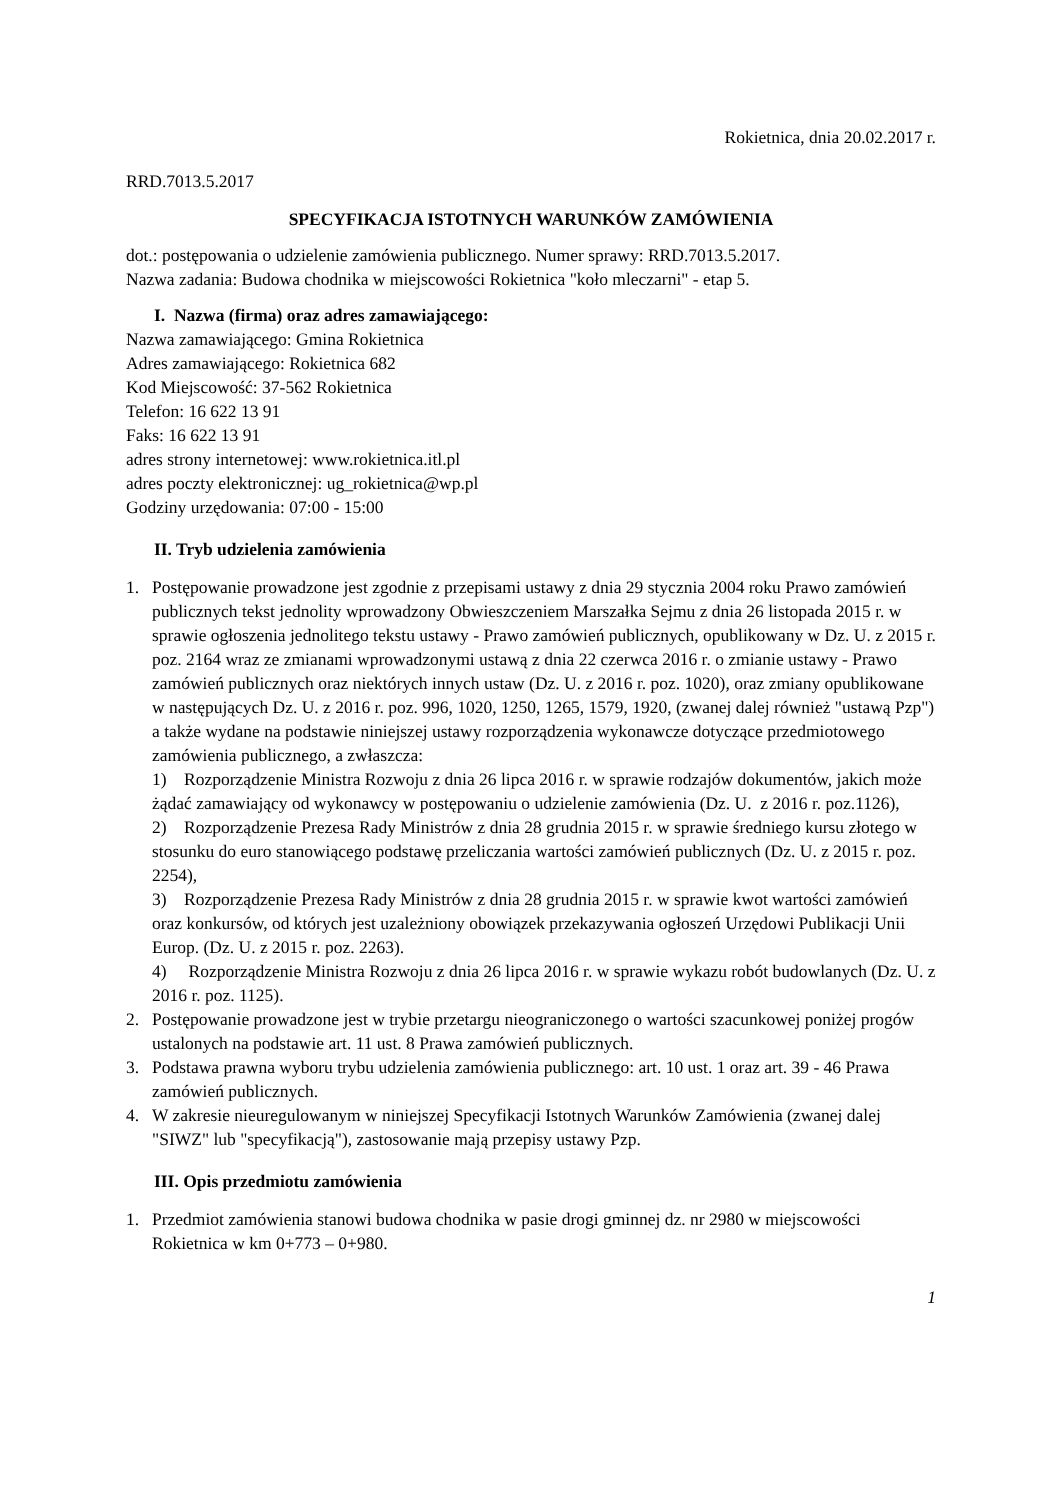Rokietnica, dnia 20.02.2017 r.
RRD.7013.5.2017
SPECYFIKACJA ISTOTNYCH WARUNKÓW ZAMÓWIENIA
dot.: postępowania o udzielenie zamówienia publicznego. Numer sprawy: RRD.7013.5.2017.
Nazwa zadania: Budowa chodnika w miejscowości Rokietnica "koło mleczarni" - etap 5.
I. Nazwa (firma) oraz adres zamawiającego:
Nazwa zamawiającego: Gmina Rokietnica
Adres zamawiającego: Rokietnica 682
Kod Miejscowość: 37-562 Rokietnica
Telefon: 16 622 13 91
Faks: 16 622 13 91
adres strony internetowej: www.rokietnica.itl.pl
adres poczty elektronicznej: ug_rokietnica@wp.pl
Godziny urzędowania: 07:00 - 15:00
II. Tryb udzielenia zamówienia
1. Postępowanie prowadzone jest zgodnie z przepisami ustawy z dnia 29 stycznia 2004 roku Prawo zamówień publicznych tekst jednolity wprowadzony Obwieszczeniem Marszałka Sejmu z dnia 26 listopada 2015 r. w sprawie ogłoszenia jednolitego tekstu ustawy - Prawo zamówień publicznych, opublikowany w Dz. U. z 2015 r. poz. 2164 wraz ze zmianami wprowadzonymi ustawą z dnia 22 czerwca 2016 r. o zmianie ustawy - Prawo zamówień publicznych oraz niektórych innych ustaw (Dz. U. z 2016 r. poz. 1020), oraz zmiany opublikowane w następujących Dz. U. z 2016 r. poz. 996, 1020, 1250, 1265, 1579, 1920, (zwanej dalej również "ustawą Pzp") a także wydane na podstawie niniejszej ustawy rozporządzenia wykonawcze dotyczące przedmiotowego zamówienia publicznego, a zwłaszcza:
1) Rozporządzenie Ministra Rozwoju z dnia 26 lipca 2016 r. w sprawie rodzajów dokumentów, jakich może żądać zamawiający od wykonawcy w postępowaniu o udzielenie zamówienia (Dz. U. z 2016 r. poz.1126),
2) Rozporządzenie Prezesa Rady Ministrów z dnia 28 grudnia 2015 r. w sprawie średniego kursu złotego w stosunku do euro stanowiącego podstawę przeliczania wartości zamówień publicznych (Dz. U. z 2015 r. poz. 2254),
3) Rozporządzenie Prezesa Rady Ministrów z dnia 28 grudnia 2015 r. w sprawie kwot wartości zamówień oraz konkursów, od których jest uzależniony obowiązek przekazywania ogłoszeń Urzędowi Publikacji Unii Europ. (Dz. U. z 2015 r. poz. 2263).
4) Rozporządzenie Ministra Rozwoju z dnia 26 lipca 2016 r. w sprawie wykazu robót budowlanych (Dz. U. z 2016 r. poz. 1125).
2. Postępowanie prowadzone jest w trybie przetargu nieograniczonego o wartości szacunkowej poniżej progów ustalonych na podstawie art. 11 ust. 8 Prawa zamówień publicznych.
3. Podstawa prawna wyboru trybu udzielenia zamówienia publicznego: art. 10 ust. 1 oraz art. 39 - 46 Prawa zamówień publicznych.
4. W zakresie nieuregulowanym w niniejszej Specyfikacji Istotnych Warunków Zamówienia (zwanej dalej "SIWZ" lub "specyfikacją"), zastosowanie mają przepisy ustawy Pzp.
III. Opis przedmiotu zamówienia
1. Przedmiot zamówienia stanowi budowa chodnika w pasie drogi gminnej dz. nr 2980 w miejscowości Rokietnica w km 0+773 – 0+980.
1